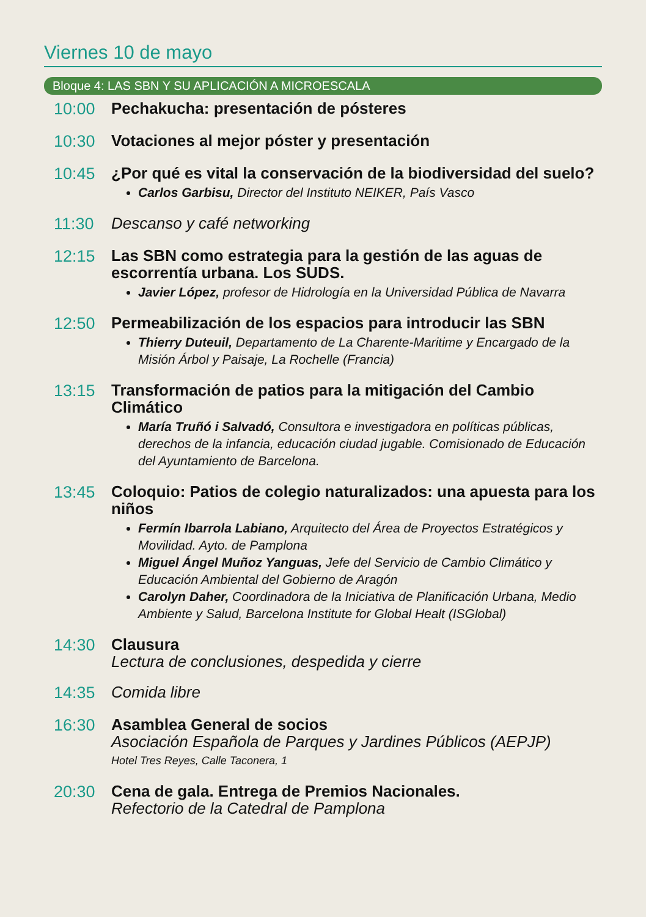Viernes 10 de mayo
Bloque 4: LAS SBN Y SU APLICACIÓN A MICROESCALA
10:00
Pechakucha: presentación de pósteres
10:30
Votaciones al mejor póster y presentación
10:45
¿Por qué es vital la conservación de la biodiversidad del suelo?
Carlos Garbisu, Director del Instituto NEIKER, País Vasco
11:30
Descanso y café networking
12:15
Las SBN como estrategia para la gestión de las aguas de escorrentía urbana. Los SUDS.
Javier López, profesor de Hidrología en la Universidad Pública de Navarra
12:50
Permeabilización de los espacios para introducir las SBN
Thierry Duteuil, Departamento de La Charente-Maritime y Encargado de la Misión Árbol y Paisaje, La Rochelle (Francia)
13:15
Transformación de patios para la mitigación del Cambio Climático
María Truñó i Salvadó, Consultora e investigadora en políticas públicas, derechos de la infancia, educación ciudad jugable. Comisionado de Educación del Ayuntamiento de Barcelona.
13:45
Coloquio: Patios de colegio naturalizados: una apuesta para los niños
Fermín Ibarrola Labiano, Arquitecto del Área de Proyectos Estratégicos y Movilidad. Ayto. de Pamplona
Miguel Ángel Muñoz Yanguas, Jefe del Servicio de Cambio Climático y Educación Ambiental del Gobierno de Aragón
Carolyn Daher, Coordinadora de la Iniciativa de Planificación Urbana, Medio Ambiente y Salud, Barcelona Institute for Global Healt (ISGlobal)
14:30
Clausura
Lectura de conclusiones, despedida y cierre
14:35
Comida libre
16:30
Asamblea General de socios
Asociación Española de Parques y Jardines Públicos (AEPJP)
Hotel Tres Reyes, Calle Taconera, 1
20:30
Cena de gala. Entrega de Premios Nacionales.
Refectorio de la Catedral de Pamplona